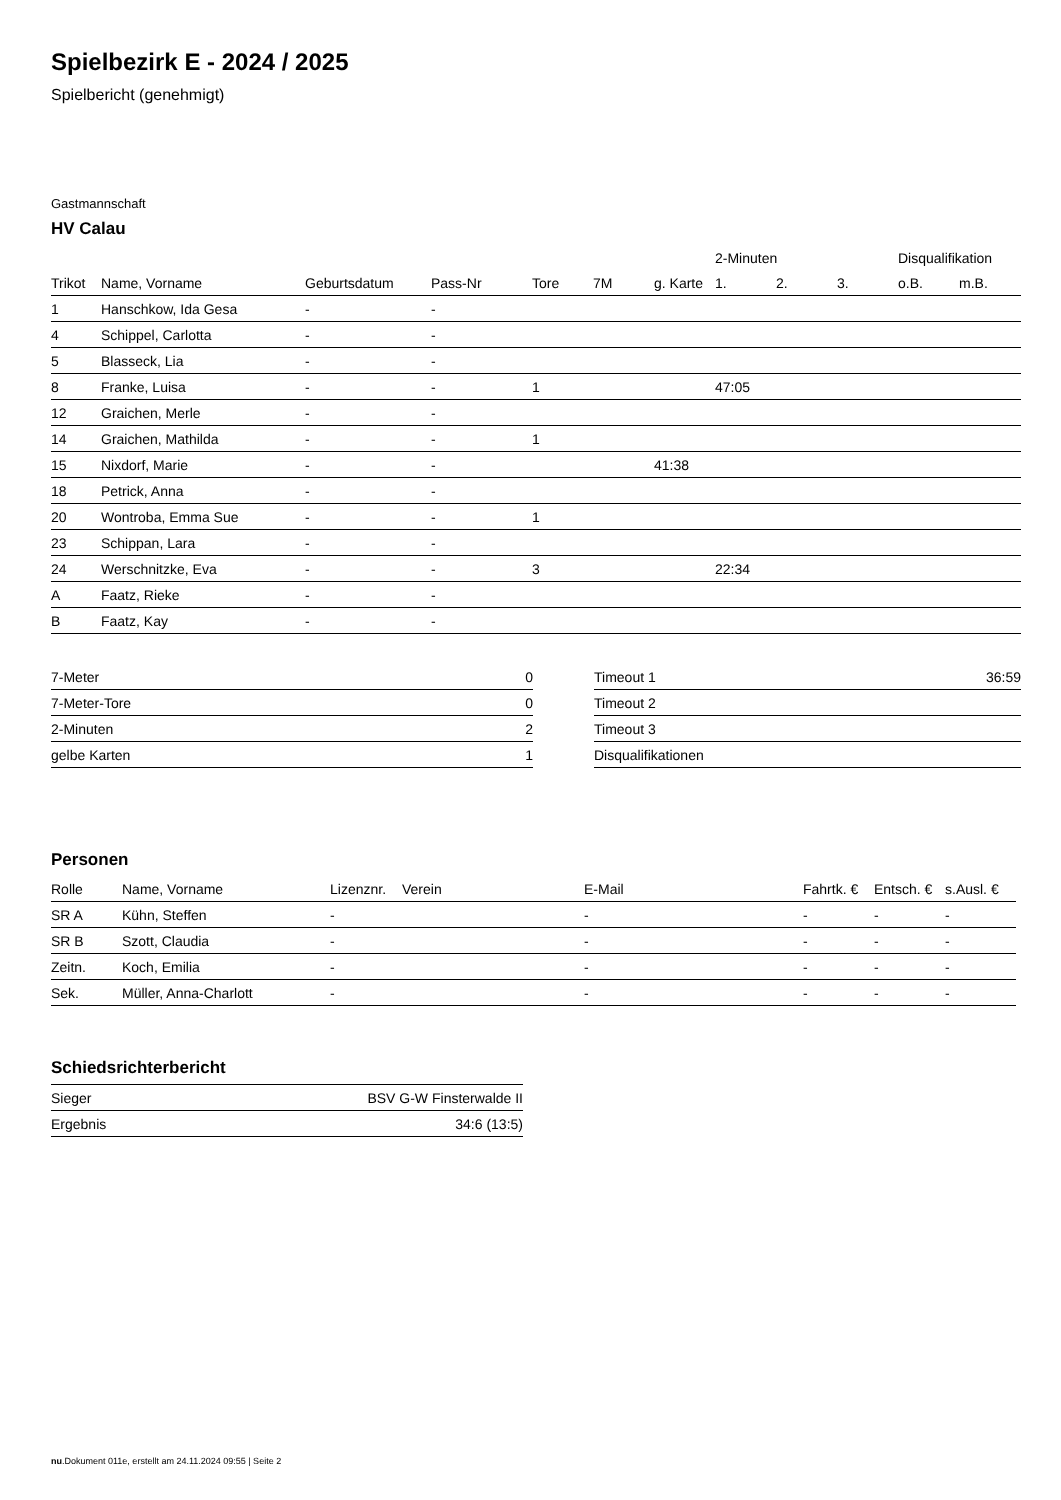Spielbezirk E - 2024 / 2025
Spielbericht (genehmigt)
Gastmannschaft
HV Calau
| | | | | | | | 2-Minuten | | | Disqualifikation | |
| --- | --- | --- | --- | --- | --- | --- | --- | --- | --- | --- | --- |
| Trikot | Name, Vorname | Geburtsdatum | Pass-Nr | Tore | 7M | g. Karte | 1. | 2. | 3. | o.B. | m.B. |
| 1 | Hanschkow, Ida Gesa | - | - | | | | | | | | |
| 4 | Schippel, Carlotta | - | - | | | | | | | | |
| 5 | Blasseck, Lia | - | - | | | | | | | | |
| 8 | Franke, Luisa | - | - | 1 | | | 47:05 | | | | |
| 12 | Graichen, Merle | - | - | | | | | | | | |
| 14 | Graichen, Mathilda | - | - | 1 | | | | | | | |
| 15 | Nixdorf, Marie | - | - | | | 41:38 | | | | | |
| 18 | Petrick, Anna | - | - | | | | | | | | |
| 20 | Wontroba, Emma Sue | - | - | 1 | | | | | | | |
| 23 | Schippan, Lara | - | - | | | | | | | | |
| 24 | Werschnitzke, Eva | - | - | 3 | | | 22:34 | | | | |
| A | Faatz, Rieke | - | - | | | | | | | | |
| B | Faatz, Kay | - | - | | | | | | | | |
| 7-Meter | 0 |
| 7-Meter-Tore | 0 |
| 2-Minuten | 2 |
| gelbe Karten | 1 |
| Timeout 1 | 36:59 |
| Timeout 2 | |
| Timeout 3 | |
| Disqualifikationen | |
Personen
| Rolle | Name, Vorname | Lizenznr. | Verein | E-Mail | Fahrtk. € | Entsch. € | s.Ausl. € |
| --- | --- | --- | --- | --- | --- | --- | --- |
| SR A | Kühn, Steffen | - | | - | - | - | - |
| SR B | Szott, Claudia | - | | - | - | - | - |
| Zeitn. | Koch, Emilia | - | | - | - | - | - |
| Sek. | Müller, Anna-Charlott | - | | - | - | - | - |
Schiedsrichterbericht
| Sieger | BSV G-W Finsterwalde II |
| Ergebnis | 34:6 (13:5) |
nu.Dokument 011e, erstellt am 24.11.2024 09:55 | Seite 2